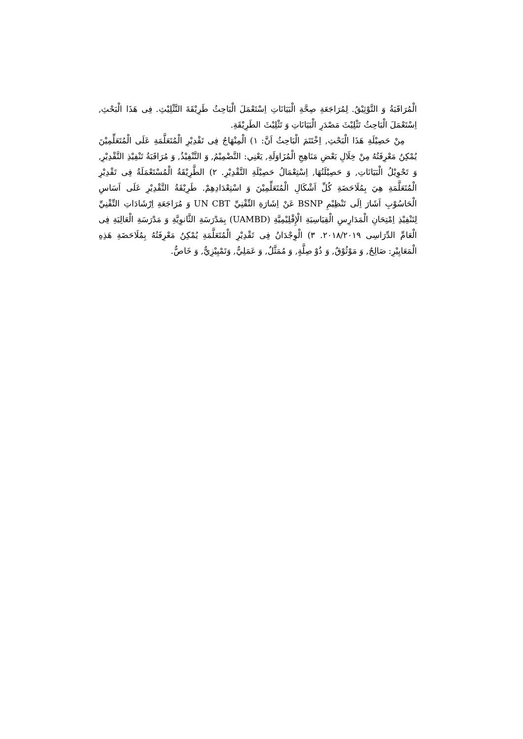الْمُرَاقَبَةُ وَ التَّوْثِيْقُ. لِمُرَاجَعَةِ صِحَّةِ الْبَيَانَاتِ اِسْتَعْمَلَ الْبَاحِثُ طَرِيْقَةَ التَّثْلِيْثِ. فِى هَذَا الْبَحْثِ, اِسْتَعْمَلَ الْبَاحِثُ تَثْلِيْثَ مَصْدَرِ الْبَيَانَاتِ وَ تَثْلِيْثَ الطَرِيْقَةِ.
مِنْ حَصِيْلَةِ هَذَا الْبَحْثِ, اِخْتَتَمَ الْبَاحِثُ اَنَّ: ١) الْمِنْهَاجُ فِى تَقْدِيْرِ الْمُتَعَلَّمَةِ عَلَى الْمُتَعَلِّمِيْنَ يُمْكِنُ مَعْرِفَتُهُ مِنْ خِلَالِ بَعْضِ مَنَاهِجِ الْمُزَاوَلَةِ, يَعْنِي: التَّضْمِيْمُ, وَ التَّنْفِيْذُ, وَ مُرَاقَبَةُ تَنْفِيْذِ التَّقْدِيْرِ, وَ تَحْوِيْلُ الْبَيَانَاتِ, وَ حَصِيْلَتُهَا, اِسْتِعْمَالُ حَصِيْلَةِ التَّقْدِيْرِ. ٢) الطَّرِيْقَةُ الْمُسْتَعْمَلَةُ فِى تَقْدِيْرِ الْمُتَعَلَّمَةِ هِيَ بِمُلَاحَضَةِ كُلِّ اَشْكَالِ الْمُتَعَلِّمِيْنَ وَ اسْتِعْدَادِهِمْ. طَرِيْقَةُ التَّقْدِيْرِ عَلَى اَسَاسِ الْحَاسُوْبِ اَشَارَ اِلَى تَنْظِيْمِ BSNP عَنْ اِشَارَةِ التِّقْنِيِّ UN CBT وَ مُرَاجَعَةِ اِرْشَادَاتِ التِّقْنِيِّ لِتَنْفِيْذِ اِمْتِحَانِ الْمَدَارِسِ الْقِيَاسِيَةِ الْإِقْلِيْمِيَّةِ (UAMBD) بِمَدْرَسَةِ الثَّانوِيَّةِ وَ مَدْرَسَةِ الْعَالِيَةِ فِى الْعَامِّ الدِّرَاسِى ٢٠١٨/٢٠١٩. ٣) الْوِجْدَانُ فِى تَقْدِيْرِ الْمُتَعَلَّمَةِ يُمْكِنُ مَعْرِفَتُهُ بِمُلَاحَضَةِ هَذِهِ الْمَعَايِيْرِ: صَالِحٌ, وَ مَوْثُوْقٌ, وَ ذُوْ صِلَّةٍ, وَ مُمَثَّلٌ, وَ عَمَلِيٌّ, وَتَمْيِيْزِيٌّ, وَ خَاصٌّ.